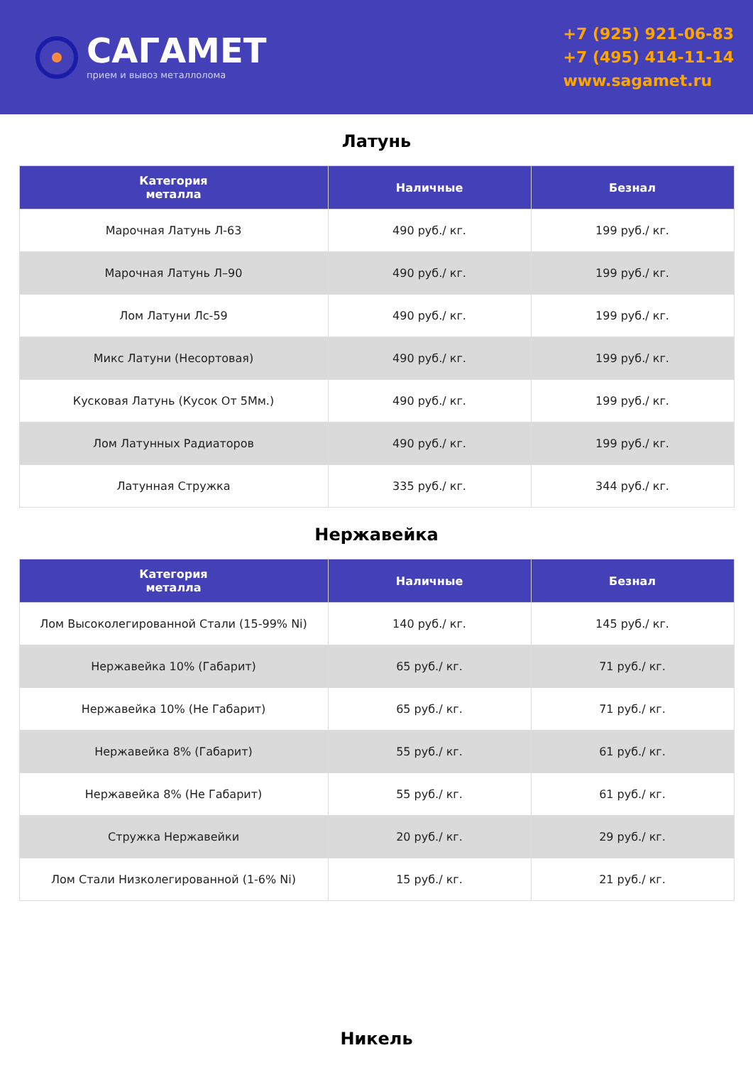САГАМЕТ
прием и вывоз металлолома
+7 (925) 921-06-83
+7 (495) 414-11-14
www.sagamet.ru
Латунь
| Категория металла | Наличные | Безнал |
| --- | --- | --- |
| Марочная Латунь Л-63 | 490 руб./ кг. | 199 руб./ кг. |
| Марочная Латунь Л–90 | 490 руб./ кг. | 199 руб./ кг. |
| Лом Латуни Лс-59 | 490 руб./ кг. | 199 руб./ кг. |
| Микс Латуни (Несортовая) | 490 руб./ кг. | 199 руб./ кг. |
| Кусковая Латунь (Кусок От 5Мм.) | 490 руб./ кг. | 199 руб./ кг. |
| Лом Латунных Радиаторов | 490 руб./ кг. | 199 руб./ кг. |
| Латунная Стружка | 335 руб./ кг. | 344 руб./ кг. |
Нержавейка
| Категория металла | Наличные | Безнал |
| --- | --- | --- |
| Лом Высоколегированной Стали (15-99% Ni) | 140 руб./ кг. | 145 руб./ кг. |
| Нержавейка 10% (Габарит) | 65 руб./ кг. | 71 руб./ кг. |
| Нержавейка 10% (Не Габарит) | 65 руб./ кг. | 71 руб./ кг. |
| Нержавейка 8% (Габарит) | 55 руб./ кг. | 61 руб./ кг. |
| Нержавейка 8% (Не Габарит) | 55 руб./ кг. | 61 руб./ кг. |
| Стружка Нержавейки | 20 руб./ кг. | 29 руб./ кг. |
| Лом Стали Низколегированной (1-6% Ni) | 15 руб./ кг. | 21 руб./ кг. |
Никель